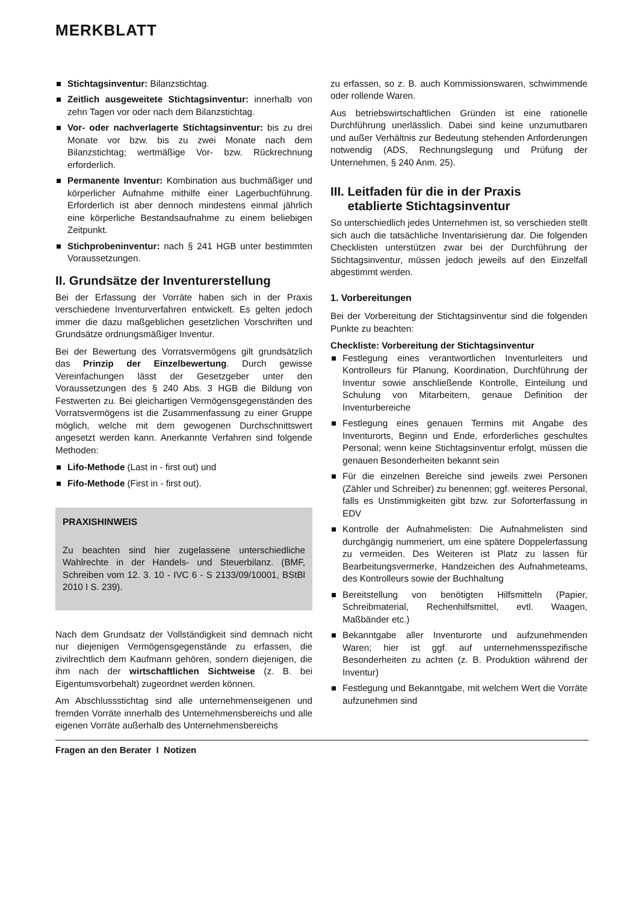MERKBLATT
Stichtagsinventur: Bilanzstichtag.
Zeitlich ausgeweitete Stichtagsinventur: innerhalb von zehn Tagen vor oder nach dem Bilanzstichtag.
Vor- oder nachverlagerte Stichtagsinventur: bis zu drei Monate vor bzw. bis zu zwei Monate nach dem Bilanzstichtag; wertmäßige Vor- bzw. Rückrechnung erforderlich.
Permanente Inventur: Kombination aus buchmäßiger und körperlicher Aufnahme mithilfe einer Lagerbuchführung. Erforderlich ist aber dennoch mindestens einmal jährlich eine körperliche Bestandsaufnahme zu einem beliebigen Zeitpunkt.
Stichprobeninventur: nach § 241 HGB unter bestimmten Voraussetzungen.
II. Grundsätze der Inventurerstellung
Bei der Erfassung der Vorräte haben sich in der Praxis verschiedene Inventurverfahren entwickelt. Es gelten jedoch immer die dazu maßgeblichen gesetzlichen Vorschriften und Grundsätze ordnungsmäßiger Inventur.
Bei der Bewertung des Vorratsvermögens gilt grundsätzlich das Prinzip der Einzelbewertung. Durch gewisse Vereinfachungen lässt der Gesetzgeber unter den Voraussetzungen des § 240 Abs. 3 HGB die Bildung von Festwerten zu. Bei gleichartigen Vermögensgegenständen des Vorratsvermögens ist die Zusammenfassung zu einer Gruppe möglich, welche mit dem gewogenen Durchschnittswert angesetzt werden kann. Anerkannte Verfahren sind folgende Methoden:
Lifo-Methode (Last in - first out) und
Fifo-Methode (First in - first out).
PRAXISHINWEIS
Zu beachten sind hier zugelassene unterschiedliche Wahlrechte in der Handels- und Steuerbilanz. (BMF, Schreiben vom 12. 3. 10 - IVC 6 - S 2133/09/10001, BStBl 2010 I S. 239).
Nach dem Grundsatz der Vollständigkeit sind demnach nicht nur diejenigen Vermögensgegenstände zu erfassen, die zivilrechtlich dem Kaufmann gehören, sondern diejenigen, die ihm nach der wirtschaftlichen Sichtweise (z. B. bei Eigentumsvorbehalt) zugeordnet werden können.
Am Abschlussstichtag sind alle unternehmenseigenen und fremden Vorräte innerhalb des Unternehmensbereichs und alle eigenen Vorräte außerhalb des Unternehmensbereichs
zu erfassen, so z. B. auch Kommissionswaren, schwimmende oder rollende Waren.
Aus betriebswirtschaftlichen Gründen ist eine rationelle Durchführung unerlässlich. Dabei sind keine unzumutbaren und außer Verhältnis zur Bedeutung stehenden Anforderungen notwendig (ADS, Rechnungslegung und Prüfung der Unternehmen, § 240 Anm. 25).
III. Leitfaden für die in der Praxis
etablierte Stichtagsinventur
So unterschiedlich jedes Unternehmen ist, so verschieden stellt sich auch die tatsächliche Inventarisierung dar. Die folgenden Checklisten unterstützen zwar bei der Durchführung der Stichtagsinventur, müssen jedoch jeweils auf den Einzelfall abgestimmt werden.
1. Vorbereitungen
Bei der Vorbereitung der Stichtagsinventur sind die folgenden Punkte zu beachten:
Checkliste: Vorbereitung der Stichtagsinventur
Festlegung eines verantwortlichen Inventurleiters und Kontrolleurs für Planung, Koordination, Durchführung der Inventur sowie anschließende Kontrolle, Einteilung und Schulung von Mitarbeitern, genaue Definition der Inventurbereiche
Festlegung eines genauen Termins mit Angabe des Inventurorts, Beginn und Ende, erforderliches geschultes Personal; wenn keine Stichtagsinventur erfolgt, müssen die genauen Besonderheiten bekannt sein
Für die einzelnen Bereiche sind jeweils zwei Personen (Zähler und Schreiber) zu benennen; ggf. weiteres Personal, falls es Unstimmigkeiten gibt bzw. zur Soforterfassung in EDV
Kontrolle der Aufnahmelisten: Die Aufnahmelisten sind durchgängig nummeriert, um eine spätere Doppelerfassung zu vermeiden. Des Weiteren ist Platz zu lassen für Bearbeitungsvermerke, Handzeichen des Aufnahmeteams, des Kontrolleurs sowie der Buchhaltung
Bereitstellung von benötigten Hilfsmitteln (Papier, Schreibmaterial, Rechenhilfsmittel, evtl. Waagen, Maßbänder etc.)
Bekanntgabe aller Inventurorte und aufzunehmenden Waren; hier ist ggf. auf unternehmensspezifische Besonderheiten zu achten (z. B. Produktion während der Inventur)
Festlegung und Bekanntgabe, mit welchem Wert die Vorräte aufzunehmen sind
Fragen an den Berater I Notizen